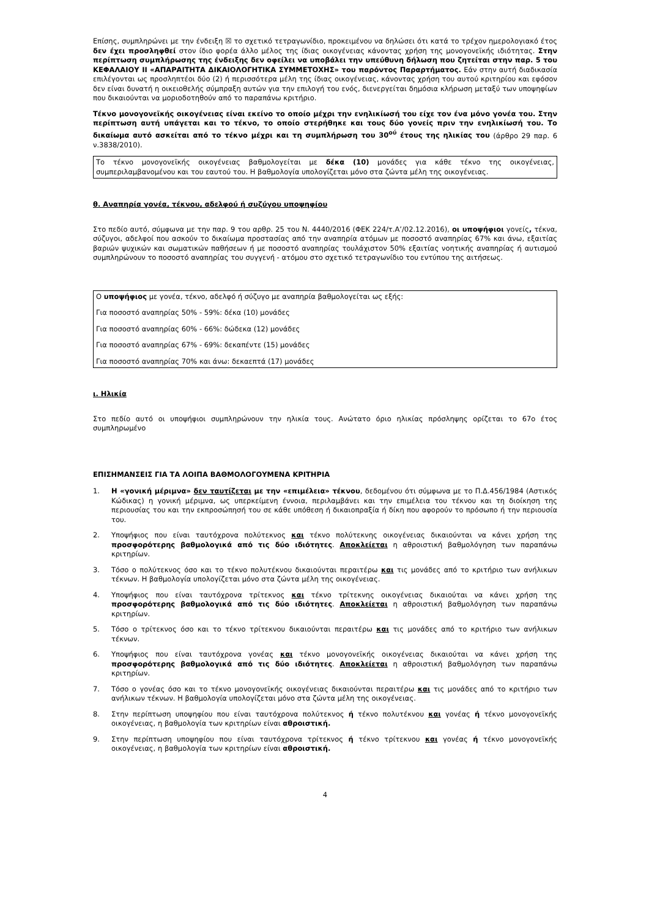Επίσης, συμπληρώνει με την ένδειξη ☒ το σχετικό τετραγωνίδιο, προκειμένου να δηλώσει ότι κατά το τρέχον ημερολογιακό έτος δεν έχει προσληφθεί στον ίδιο φορέα άλλο μέλος της ίδιας οικογένειας κάνοντας χρήση της μονογονεϊκής ιδιότητας. Στην περίπτωση συμπλήρωσης της ένδειξης δεν οφείλει να υποβάλει την υπεύθυνη δήλωση που ζητείται στην παρ. 5 του ΚΕΦΑΛΑΙΟΥ ΙΙ «ΑΠΑΡΑΙΤΗΤΑ ΔΙΚΑΙΟΛΟΓΗΤΙΚΑ ΣΥΜΜΕΤΟΧΗΣ» του παρόντος Παραρτήματος. Εάν στην αυτή διαδικασία επιλέγονται ως προσληπτέοι δύο (2) ή περισσότερα μέλη της ίδιας οικογένειας, κάνοντας χρήση του αυτού κριτηρίου και εφόσον δεν είναι δυνατή η οικειοθελής σύμπραξη αυτών για την επιλογή του ενός, διενεργείται δημόσια κλήρωση μεταξύ των υποψηφίων που δικαιούνται να μοριοδοτηθούν από το παραπάνω κριτήριο.
Τέκνο μονογονεϊκής οικογένειας είναι εκείνο το οποίο μέχρι την ενηλικίωσή του είχε τον ένα μόνο γονέα του. Στην περίπτωση αυτή υπάγεται και το τέκνο, το οποίο στερήθηκε και τους δύο γονείς πριν την ενηλικίωσή του. Το δικαίωμα αυτό ασκείται από το τέκνο μέχρι και τη συμπλήρωση του 30<sup>ού</sup> έτους της ηλικίας του (άρθρο 29 παρ. 6 ν.3838/2010).
Το τέκνο μονογονεϊκής οικογένειας βαθμολογείται με δέκα (10) μονάδες για κάθε τέκνο της οικογένειας, συμπεριλαμβανομένου και του εαυτού του. Η βαθμολογία υπολογίζεται μόνο στα ζώντα μέλη της οικογένειας.
θ. Αναπηρία γονέα, τέκνου, αδελφού ή συζύγου υποψηφίου
Στο πεδίο αυτό, σύμφωνα με την παρ. 9 του αρθρ. 25 του Ν. 4440/2016 (ΦΕΚ 224/τ.Α’/02.12.2016), οι υποψήφιοι γονείς, τέκνα, σύζυγοι, αδελφοί που ασκούν το δικαίωμα προστασίας από την αναπηρία ατόμων με ποσοστό αναπηρίας 67% και άνω, εξαιτίας βαριών ψυχικών και σωματικών παθήσεων ή με ποσοστό αναπηρίας τουλάχιστον 50% εξαιτίας νοητικής αναπηρίας ή αυτισμού συμπληρώνουν το ποσοστό αναπηρίας του συγγενή - ατόμου στο σχετικό τετραγωνίδιο του εντύπου της αιτήσεως.
Ο υποψήφιος με γονέα, τέκνο, αδελφό ή σύζυγο με αναπηρία βαθμολογείται ως εξής:
Για ποσοστό αναπηρίας 50% - 59%: δέκα (10) μονάδες
Για ποσοστό αναπηρίας 60% - 66%: δώδεκα (12) μονάδες
Για ποσοστό αναπηρίας 67% - 69%: δεκαπέντε (15) μονάδες
Για ποσοστό αναπηρίας 70% και άνω: δεκαεπτά (17) μονάδες
ι. Ηλικία
Στο πεδίο αυτό οι υποψήφιοι συμπληρώνουν την ηλικία τους. Ανώτατο όριο ηλικίας πρόσληψης ορίζεται το 67ο έτος συμπληρωμένο
ΕΠΙΣΗΜΑΝΣΕΙΣ ΓΙΑ ΤΑ ΛΟΙΠΑ ΒΑΘΜΟΛΟΓΟΥΜΕΝΑ ΚΡΙΤΗΡΙΑ
1. Η «γονική μέριμνα» δεν ταυτίζεται με την «επιμέλεια» τέκνου, δεδομένου ότι σύμφωνα με το Π.Δ.456/1984 (Αστικός Κώδικας) η γονική μέριμνα, ως υπερκείμενη έννοια, περιλαμβάνει και την επιμέλεια του τέκνου και τη διοίκηση της περιουσίας του και την εκπροσώπησή του σε κάθε υπόθεση ή δικαιοπραξία ή δίκη που αφορούν το πρόσωπο ή την περιουσία του.
2. Υποψήφιος που είναι ταυτόχρονα πολύτεκνος και τέκνο πολύτεκνης οικογένειας δικαιούνται να κάνει χρήση της προσφορότερης βαθμολογικά από τις δύο ιδιότητες. Αποκλείεται η αθροιστική βαθμολόγηση των παραπάνω κριτηρίων.
3. Τόσο ο πολύτεκνος όσο και το τέκνο πολυτέκνου δικαιούνται περαιτέρω και τις μονάδες από το κριτήριο των ανήλικων τέκνων. Η βαθμολογία υπολογίζεται μόνο στα ζώντα μέλη της οικογένειας.
4. Υποψήφιος που είναι ταυτόχρονα τρίτεκνος και τέκνο τρίτεκνης οικογένειας δικαιούται να κάνει χρήση της προσφορότερης βαθμολογικά από τις δύο ιδιότητες. Αποκλείεται η αθροιστική βαθμολόγηση των παραπάνω κριτηρίων.
5. Τόσο ο τρίτεκνος όσο και το τέκνο τρίτεκνου δικαιούνται περαιτέρω και τις μονάδες από το κριτήριο των ανήλικων τέκνων.
6. Υποψήφιος που είναι ταυτόχρονα γονέας και τέκνο μονογονεϊκής οικογένειας δικαιούται να κάνει χρήση της προσφορότερης βαθμολογικά από τις δύο ιδιότητες. Αποκλείεται η αθροιστική βαθμολόγηση των παραπάνω κριτηρίων.
7. Τόσο ο γονέας όσο και το τέκνο μονογονεϊκής οικογένειας δικαιούνται περαιτέρω και τις μονάδες από το κριτήριο των ανήλικων τέκνων. Η βαθμολογία υπολογίζεται μόνο στα ζώντα μέλη της οικογένειας.
8. Στην περίπτωση υποψηφίου που είναι ταυτόχρονα πολύτεκνος ή τέκνο πολυτέκνου και γονέας ή τέκνο μονογονεϊκής οικογένειας, η βαθμολογία των κριτηρίων είναι αθροιστική.
9. Στην περίπτωση υποψηφίου που είναι ταυτόχρονα τρίτεκνος ή τέκνο τρίτεκνου και γονέας ή τέκνο μονογονεϊκής οικογένειας, η βαθμολογία των κριτηρίων είναι αθροιστική.
4